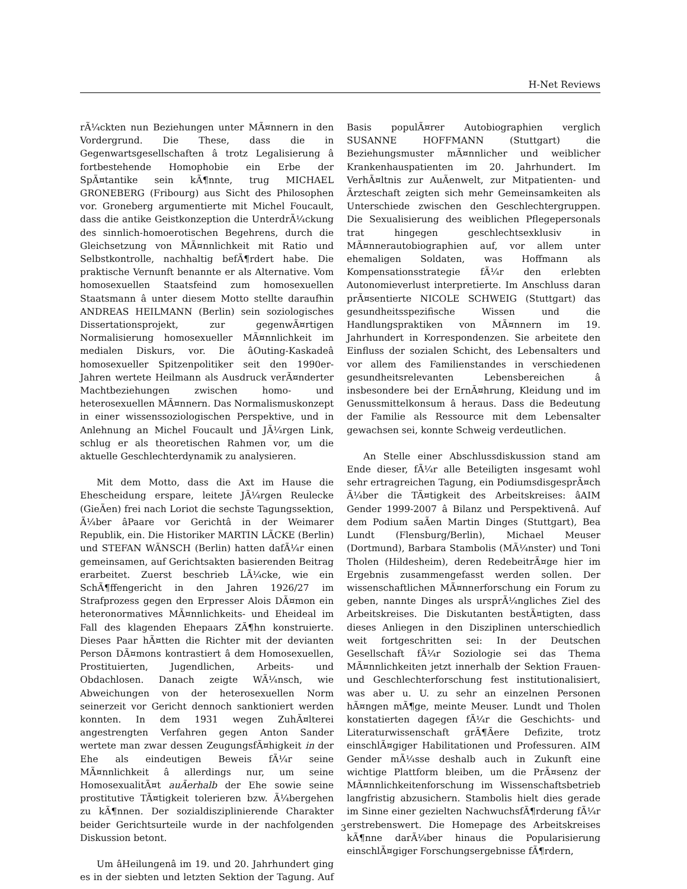H-Net Reviews
rÃ¼ckten nun Beziehungen unter MÃ¤nnern in den Vordergrund. Die These, dass die in Gegenwartsgesellschaften â trotz Legalisierung â fortbestehende Homophobie ein Erbe der SpÃ¤tantike sein kÃ¶nnte, trug MICHAEL GRONEBERG (Fribourg) aus Sicht des Philosophen vor. Groneberg argumentierte mit Michel Foucault, dass die antike Geistkonzeption die UnterdrÃ¼ckung des sinnlich-homoerotischen Begehrens, durch die Gleichsetzung von MÃ¤nnlichkeit mit Ratio und Selbstkontrolle, nachhaltig befÃ¶rdert habe. Die praktische Vernunft benannte er als Alternative. Vom homosexuellen Staatsfeind zum homosexuellen Staatsmann â unter diesem Motto stellte daraufhin ANDREAS HEILMANN (Berlin) sein soziologisches Dissertationsprojekt, zur gegenwÃ¤rtigen Normalisierung homosexueller MÃ¤nnlichkeit im medialen Diskurs, vor. Die âOuting-Kaskadeâ homosexueller Spitzenpolitiker seit den 1990er-Jahren wertete Heilmann als Ausdruck verÃ¤nderter Machtbeziehungen zwischen homo- und heterosexuellen MÃ¤nnern. Das Normalismuskonzept in einer wissenssoziologischen Perspektive, und in Anlehnung an Michel Foucault und JÃ¼rgen Link, schlug er als theoretischen Rahmen vor, um die aktuelle Geschlechterdynamik zu analysieren.
Mit dem Motto, dass die Axt im Hause die Ehescheidung erspare, leitete JÃ¼rgen Reulecke (GieÃen) frei nach Loriot die sechste Tagungssektion, Ã¼ber âPaare vor Gerichtâ in der Weimarer Republik, ein. Die Historiker MARTIN LÃCKE (Berlin) und STEFAN WÃNSCH (Berlin) hatten dafÃ¼r einen gemeinsamen, auf Gerichtsakten basierenden Beitrag erarbeitet. Zuerst beschrieb LÃ¼cke, wie ein SchÃ¶ffengericht in den Jahren 1926/27 im Strafprozess gegen den Erpresser Alois DÃ¤mon ein heteronormatives MÃ¤nnlichkeits- und Eheideal im Fall des klagenden Ehepaars ZÃ¶hn konstruierte. Dieses Paar hÃ¤tten die Richter mit der devianten Person DÃ¤mons kontrastiert â dem Homosexuellen, Prostituierten, Jugendlichen, Arbeits- und Obdachlosen. Danach zeigte WÃ¼nsch, wie Abweichungen von der heterosexuellen Norm seinerzeit vor Gericht dennoch sanktioniert werden konnten. In dem 1931 wegen ZuhÃ¤lterei angestrengten Verfahren gegen Anton Sander wertete man zwar dessen ZeugungsfÃ¤higkeit in der Ehe als eindeutigen Beweis fÃ¼r seine MÃ¤nnlichkeit â allerdings nur, um seine HomosexualitÃ¤t auÃerhalb der Ehe sowie seine prostitutive TÃ¤tigkeit tolerieren bzw. Ã¼bergehen zu kÃ¶nnen. Der sozialdisziplinierende Charakter beider Gerichtsurteile wurde in der nachfolgenden Diskussion betont.
Um âHeilungenâ im 19. und 20. Jahrhundert ging es in der siebten und letzten Sektion der Tagung. Auf Basis populÃ¤rer Autobiographien verglich SUSANNE HOFFMANN (Stuttgart) die Beziehungsmuster mÃ¤nnlicher und weiblicher Krankenhauspatienten im 20. Jahrhundert. Im VerhÃ¤ltnis zur AuÃenwelt, zur Mitpatienten- und Ãrzteschaft zeigten sich mehr Gemeinsamkeiten als Unterschiede zwischen den Geschlechtergruppen. Die Sexualisierung des weiblichen Pflegepersonals trat hingegen geschlechtsexklusiv in MÃ¤nnerautobiographien auf, vor allem unter ehemaligen Soldaten, was Hoffmann als Kompensationsstrategie fÃ¼r den erlebten Autonomieverlust interpretierte. Im Anschluss daran prÃ¤sentierte NICOLE SCHWEIG (Stuttgart) das gesundheitsspezifische Wissen und die Handlungspraktiken von MÃ¤nnern im 19. Jahrhundert in Korrespondenzen. Sie arbeitete den Einfluss der sozialen Schicht, des Lebensalters und vor allem des Familienstandes in verschiedenen gesundheitsrelevanten Lebensbereichen â insbesondere bei der ErnÃ¤hrung, Kleidung und im Genussmittelkonsum â heraus. Dass die Bedeutung der Familie als Ressource mit dem Lebensalter gewachsen sei, konnte Schweig verdeutlichen.
An Stelle einer Abschlussdiskussion stand am Ende dieser, fÃ¼r alle Beteiligten insgesamt wohl sehr ertragreichen Tagung, ein PodiumsdisgesprÃ¤ch Ã¼ber die TÃ¤tigkeit des Arbeitskreises: âAIM Gender 1999-2007 â Bilanz und Perspektivenâ. Auf dem Podium saÃen Martin Dinges (Stuttgart), Bea Lundt (Flensburg/Berlin), Michael Meuser (Dortmund), Barbara Stambolis (MÃ¼nster) und Toni Tholen (Hildesheim), deren RedebeitrÃ¤ge hier im Ergebnis zusammengefasst werden sollen. Der wissenschaftlichen MÃ¤nnerforschung ein Forum zu geben, nannte Dinges als ursprÃ¼ngliches Ziel des Arbeitskreises. Die Diskutanten bestÃ¤tigten, dass dieses Anliegen in den Disziplinen unterschiedlich weit fortgeschritten sei: In der Deutschen Gesellschaft fÃ¼r Soziologie sei das Thema MÃ¤nnlichkeiten jetzt innerhalb der Sektion Frauen- und Geschlechterforschung fest institutionalisiert, was aber u. U. zu sehr an einzelnen Personen hÃ¤ngen mÃ¶ge, meinte Meuser. Lundt und Tholen konstatierten dagegen fÃ¼r die Geschichts- und Literaturwissenschaft grÃ¶Ãere Defizite, trotz einschlÃ¤giger Habilitationen und Professuren. AIM Gender mÃ¼sse deshalb auch in Zukunft eine wichtige Plattform bleiben, um die PrÃ¤senz der MÃ¤nnlichkeitenforschung im Wissenschaftsbetrieb langfristig abzusichern. Stambolis hielt dies gerade im Sinne einer gezielten NachwuchsfÃ¶rderung fÃ¼r erstrebenswert. Die Homepage des Arbeitskreises kÃ¶nne darÃ¼ber hinaus die Popularisierung einschlÃ¤giger Forschungsergebnisse fÃ¶rdern,
3